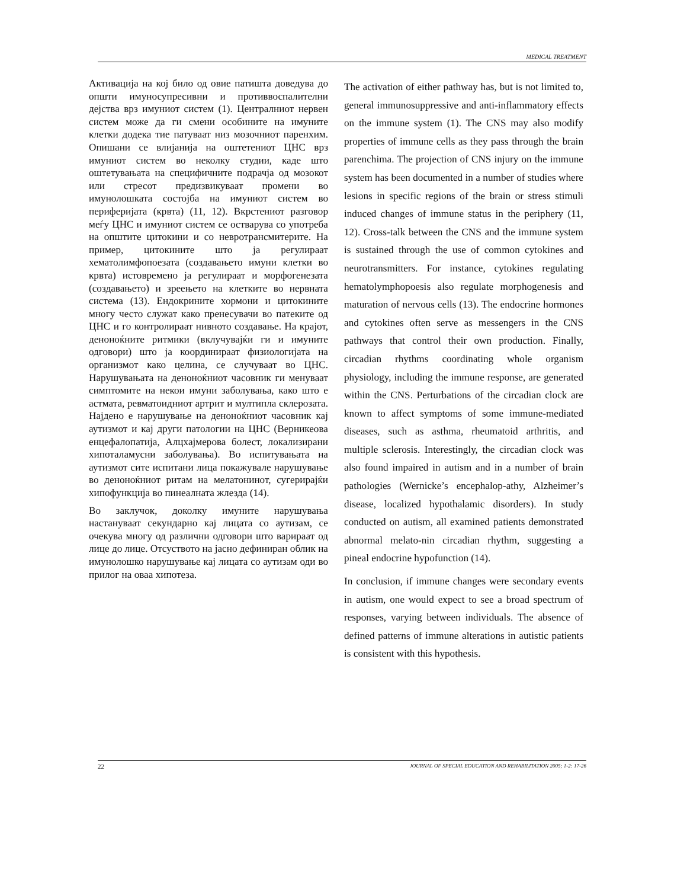MEDICAL TREATMENT
Активација на кој било од овие патишта доведува до општи имуносупресивни и противвоспалителни дејства врз имуниот систем (1). Централниот нервен систем може да ги смени особините на имуните клетки додека тие патуваат низ мозочниот паренхим. Опишани се влијанија на оштетениот ЦНС врз имуниот систем во неколку студии, каде што оштетувањата на специфичните подрачја од мозокот или стресот предизвикуваат промени во имунолошката состојба на имуниот систем во периферијата (крвта) (11, 12). Вкрстениот разговор меѓу ЦНС и имуниот систем се остварува со употреба на општите цитокини и со невротрансмитерите. На пример, цитокините што ја регулираат хематолимфопоезата (создавањето имуни клетки во крвта) истовремено ја регулираат и морфогенезата (создавањето) и зреењето на клетките во нервната система (13). Ендокрините хормони и цитокините многу често служат како пренесувачи во патеките од ЦНС и го контролираат нивното создавање. На крајот, деноноќните ритмики (вклучувајќи ги и имуните одговори) што ја координираат физиологијата на организмот како целина, се случуваат во ЦНС. Нарушувањата на деноноќниот часовник ги менуваат симптомите на некои имуни заболувања, како што е астмата, ревматоидниот артрит и мултипла склерозата. Најдено е нарушување на деноноќниот часовник кај аутизмот и кај други патологии на ЦНС (Верникеова енцефалопатија, Алцхајмерова болест, локализирани хипоталамусни заболувања). Во испитувањата на аутизмот сите испитани лица покажувале нарушување во деноноќниот ритам на мелатонинот, сугерирајќи хипофункција во пинеалната жлезда (14).
Во заклучок, доколку имуните нарушувања настануваат секундарно кај лицата со аутизам, се очекува многу од различни одговори што варираат од лице до лице. Отсуството на јасно дефиниран облик на имунолошко нарушување кај лицата со аутизам оди во прилог на оваа хипотеза.
The activation of either pathway has, but is not limited to, general immunosuppressive and anti-inflammatory effects on the immune system (1). The CNS may also modify properties of immune cells as they pass through the brain parenchima. The projection of CNS injury on the immune system has been documented in a number of studies where lesions in specific regions of the brain or stress stimuli induced changes of immune status in the periphery (11, 12). Cross-talk between the CNS and the immune system is sustained through the use of common cytokines and neurotransmitters. For instance, cytokines regulating hematolymphopoesis also regulate morphogenesis and maturation of nervous cells (13). The endocrine hormones and cytokines often serve as messengers in the CNS pathways that control their own production. Finally, circadian rhythms coordinating whole organism physiology, including the immune response, are generated within the CNS. Perturbations of the circadian clock are known to affect symptoms of some immune-mediated diseases, such as asthma, rheumatoid arthritis, and multiple sclerosis. Interestingly, the circadian clock was also found impaired in autism and in a number of brain pathologies (Wernicke’s encephalop-athy, Alzheimer’s disease, localized hypothalamic disorders). In study conducted on autism, all examined patients demonstrated abnormal melato-nin circadian rhythm, suggesting a pineal endocrine hypofunction (14).
In conclusion, if immune changes were secondary events in autism, one would expect to see a broad spectrum of responses, varying between individuals. The absence of defined patterns of immune alterations in autistic patients is consistent with this hypothesis.
22 JOURNAL OF SPECIAL EDUCATION AND REHABILITATION 2005; 1-2: 17-26